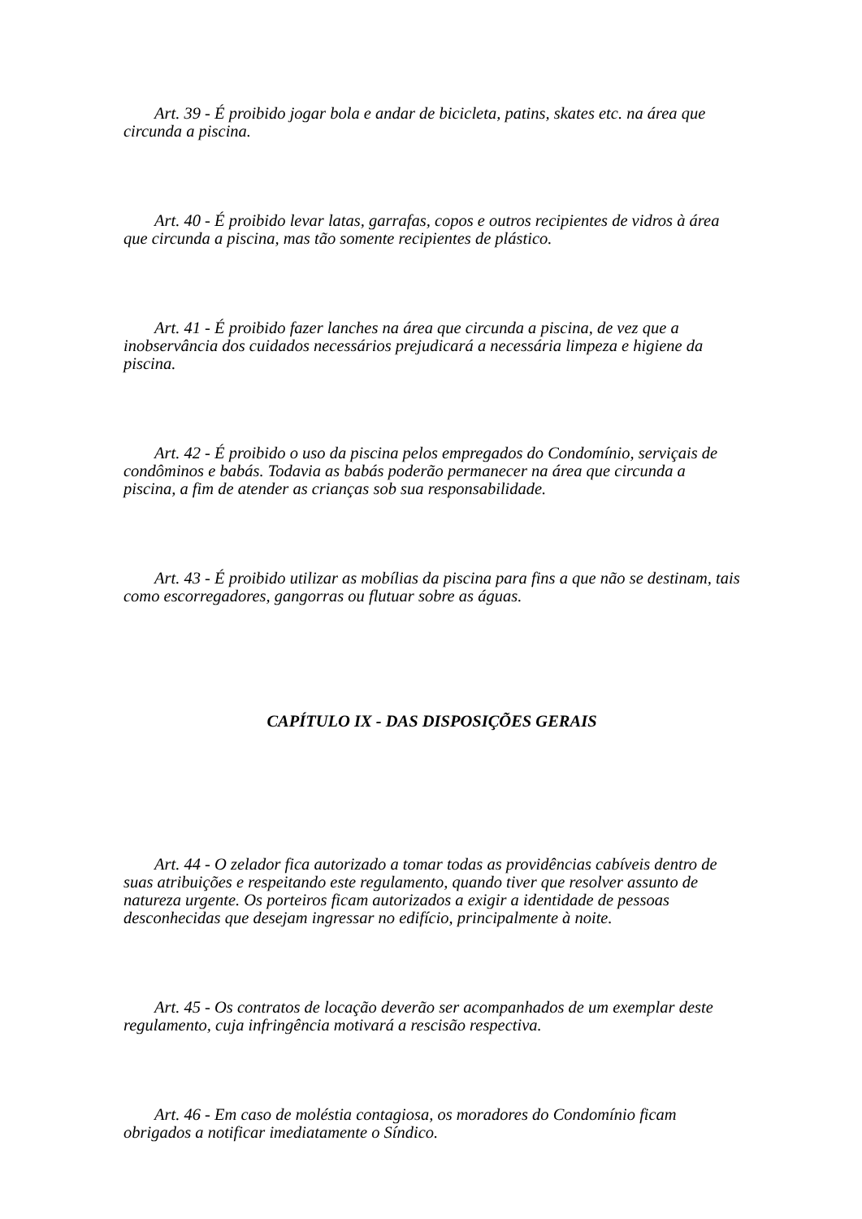Art. 39 - É proibido jogar bola e andar de bicicleta, patins, skates etc. na área que circunda a piscina.
Art. 40 - É proibido levar latas, garrafas, copos e outros recipientes de vidros à área que circunda a piscina, mas tão somente recipientes de plástico.
Art. 41 - É proibido fazer lanches na área que circunda a piscina, de vez que a inobservância dos cuidados necessários prejudicará a necessária limpeza e higiene da piscina.
Art. 42 - É proibido o uso da piscina pelos empregados do Condomínio, serviçais de condôminos e babás. Todavia as babás poderão permanecer na área que circunda a piscina, a fim de atender as crianças sob sua responsabilidade.
Art. 43 - É proibido utilizar as mobílias da piscina para fins a que não se destinam, tais como escorregadores, gangorras ou flutuar sobre as águas.
CAPÍTULO IX - DAS DISPOSIÇÕES GERAIS
Art. 44 - O zelador fica autorizado a tomar todas as providências cabíveis dentro de suas atribuições e respeitando este regulamento, quando tiver que resolver assunto de natureza urgente. Os porteiros ficam autorizados a exigir a identidade de pessoas desconhecidas que desejam ingressar no edifício, principalmente à noite.
Art. 45 - Os contratos de locação deverão ser acompanhados de um exemplar deste regulamento, cuja infringência motivará a rescisão respectiva.
Art. 46 - Em caso de moléstia contagiosa, os moradores do Condomínio ficam obrigados a notificar imediatamente o Síndico.